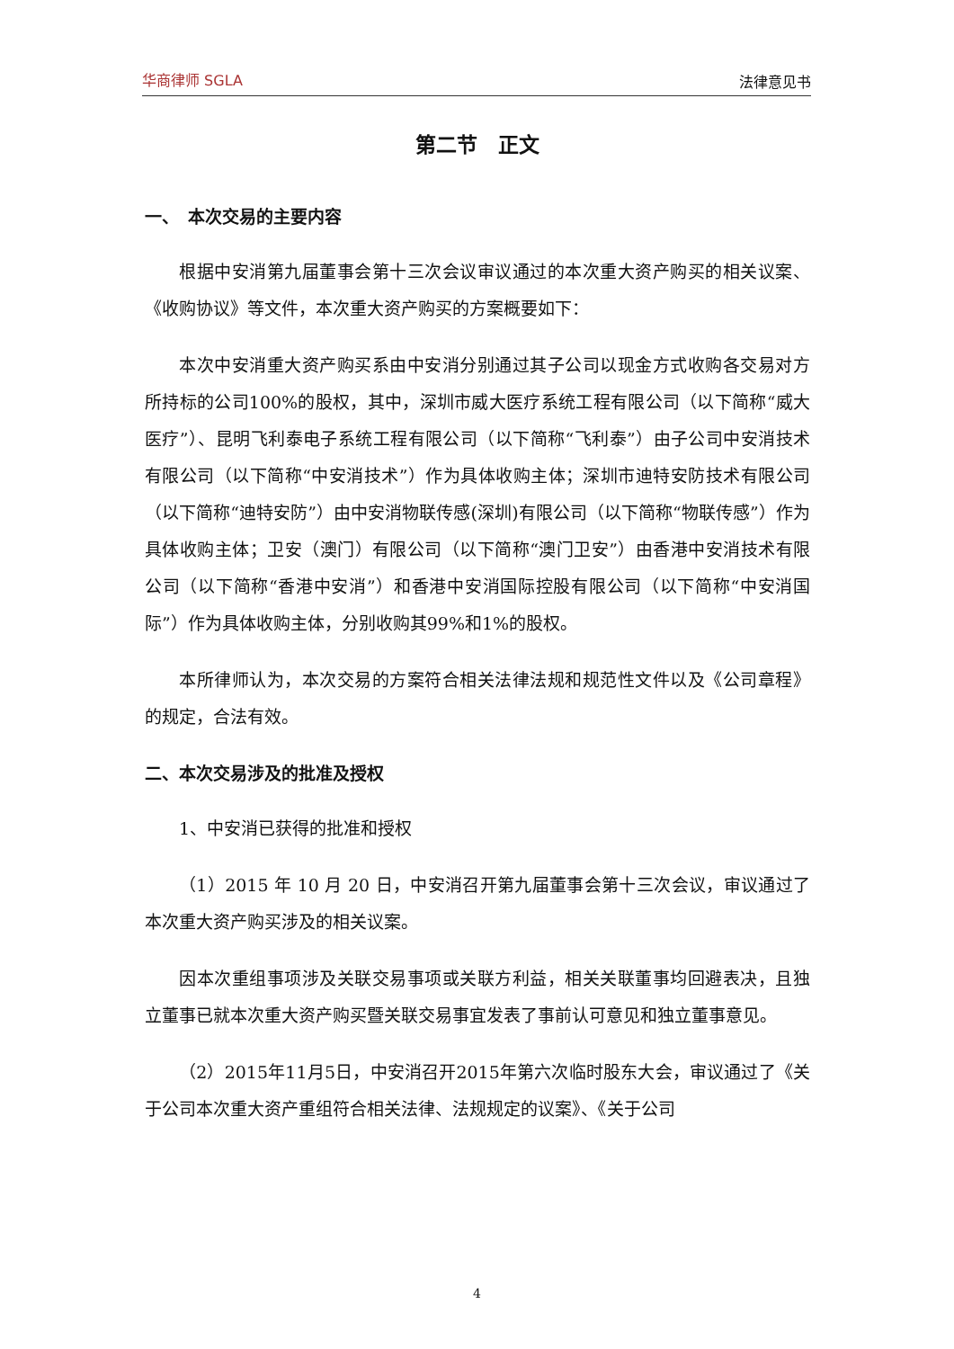华商律师 SGLA 法律意见书
第二节　正文
一、　本次交易的主要内容
根据中安消第九届董事会第十三次会议审议通过的本次重大资产购买的相关议案、《收购协议》等文件，本次重大资产购买的方案概要如下：
本次中安消重大资产购买系由中安消分别通过其子公司以现金方式收购各交易对方所持标的公司100%的股权，其中，深圳市威大医疗系统工程有限公司（以下简称“威大医疗”）、昆明飞利泰电子系统工程有限公司（以下简称“飞利泰”）由子公司中安消技术有限公司（以下简称“中安消技术”）作为具体收购主体；深圳市迪特安防技术有限公司（以下简称“迪特安防”）由中安消物联传感(深圳)有限公司（以下简称“物联传感”）作为具体收购主体；卫安（澳门）有限公司（以下简称“澳门卫安”）由香港中安消技术有限公司（以下简称“香港中安消”）和香港中安消国际控股有限公司（以下简称“中安消国际”）作为具体收购主体，分别收购其99%和1%的股权。
本所律师认为，本次交易的方案符合相关法律法规和规范性文件以及《公司章程》的规定，合法有效。
二、本次交易涉及的批准及授权
1、中安消已获得的批准和授权
（1）2015 年 10 月 20 日，中安消召开第九届董事会第十三次会议，审议通过了本次重大资产购买涉及的相关议案。
因本次重组事项涉及关联交易事项或关联方利益，相关关联董事均回避表决，且独立董事已就本次重大资产购买暨关联交易事宜发表了事前认可意见和独立董事意见。
（2）2015年11月5日，中安消召开2015年第六次临时股东大会，审议通过了《关于公司本次重大资产重组符合相关法律、法规规定的议案》、《关于公司
4